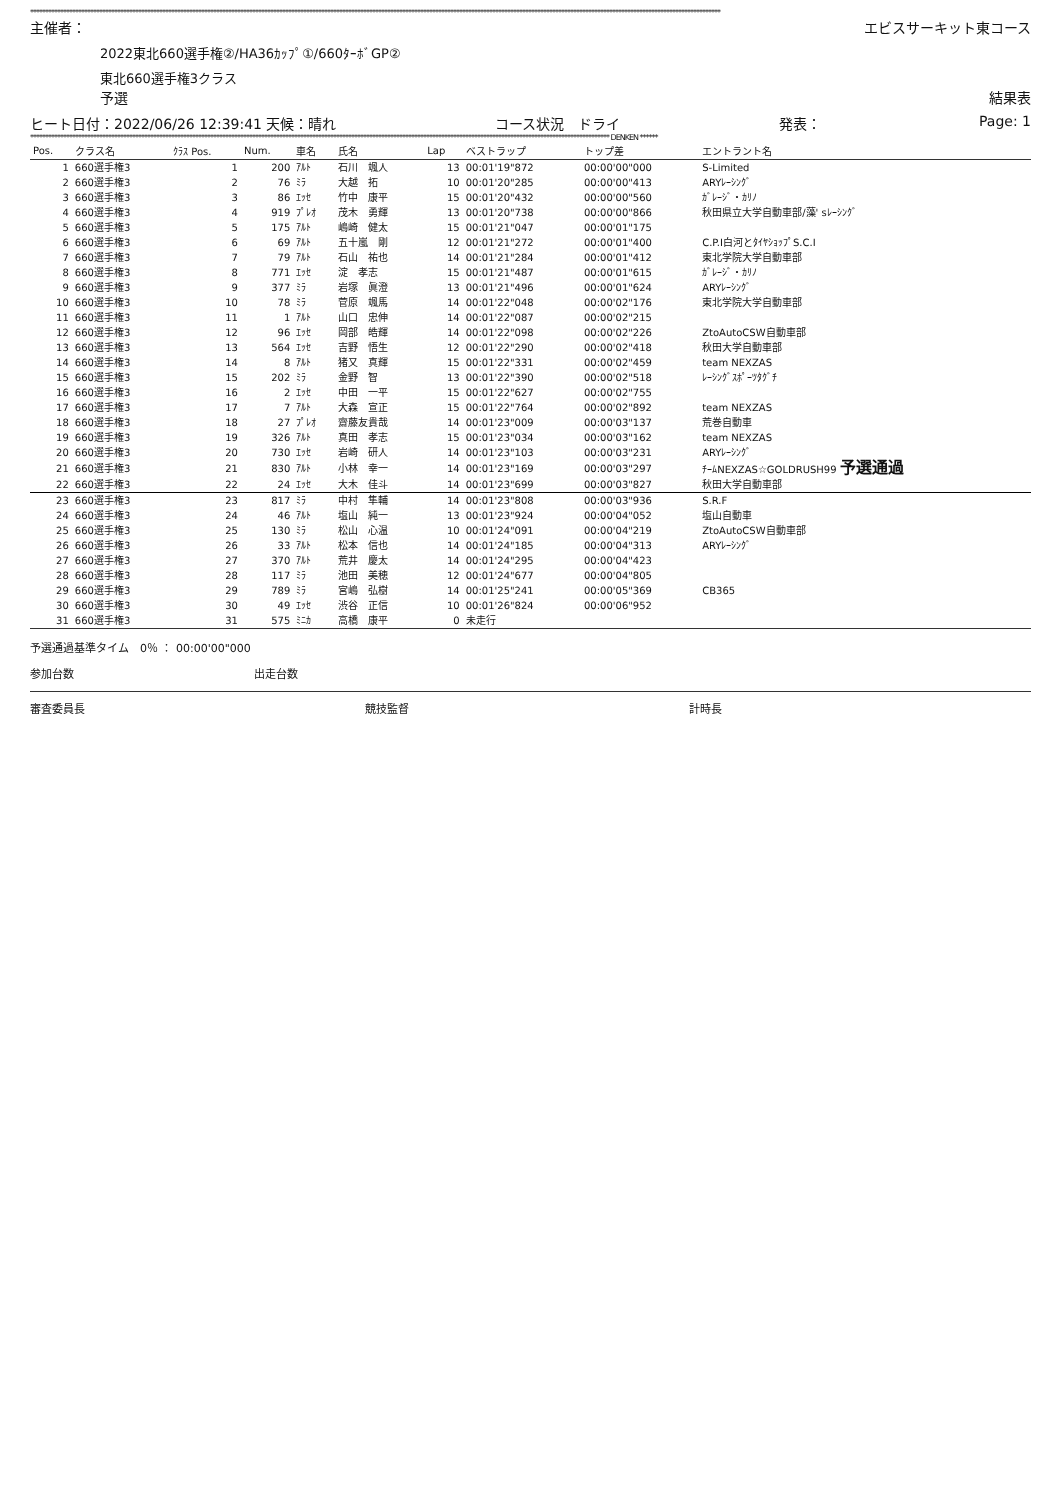**************************************************************************************************************************************************************************************************************************************
主催者： エビスサーキット東コース
2022東北660選手権②/HA36ｶｯﾌﾟ①/660ﾀｰﾎﾞGP②
東北660選手権3クラス
予選 結果表
ヒート日付：2022/06/26 12:39:41 天候：晴れ コース状況　ドライ 発表： Page: 1
************************************************************************************************************************************************************************************************* DENKEN ******
| Pos. | クラス名 | ｸﾗｽ Pos. | Num. | 車名 | 氏名 | Lap | ベストラップ | トップ差 | エントラント名 |
| --- | --- | --- | --- | --- | --- | --- | --- | --- | --- |
| 1 | 660選手権3 | 1 | 200 | ｱﾙﾄ | 石川 颯人 | 13 | 00:01'19"872 | 00:00'00"000 | S-Limited |
| 2 | 660選手権3 | 2 | 76 | ﾐﾗ | 大越 拓 | 10 | 00:01'20"285 | 00:00'00"413 | ARYﾚｰｼﾝｸﾞ |
| 3 | 660選手権3 | 3 | 86 | ｴｯｾ | 竹中 康平 | 15 | 00:01'20"432 | 00:00'00"560 | ｶﾞﾚｰｼﾞ・ｶﾘﾉ |
| 4 | 660選手権3 | 4 | 919 | ﾌﾟﾚｵ | 茂木 勇輝 | 13 | 00:01'20"738 | 00:00'00"866 | 秋田県立大学自動車部/藻' sﾚｰｼﾝｸﾞ |
| 5 | 660選手権3 | 5 | 175 | ｱﾙﾄ | 嶋崎 健太 | 15 | 00:01'21"047 | 00:00'01"175 | |
| 6 | 660選手権3 | 6 | 69 | ｱﾙﾄ | 五十嵐 剛 | 12 | 00:01'21"272 | 00:00'01"400 | C.P.I白河とﾀｲﾔｼｮｯﾌﾟS.C.I |
| 7 | 660選手権3 | 7 | 79 | ｱﾙﾄ | 石山 祐也 | 14 | 00:01'21"284 | 00:00'01"412 | 東北学院大学自動車部 |
| 8 | 660選手権3 | 8 | 771 | ｴｯｾ | 淀 孝志 | 15 | 00:01'21"487 | 00:00'01"615 | ｶﾞﾚｰｼﾞ・ｶﾘﾉ |
| 9 | 660選手権3 | 9 | 377 | ﾐﾗ | 岩塚 眞澄 | 13 | 00:01'21"496 | 00:00'01"624 | ARYﾚｰｼﾝｸﾞ |
| 10 | 660選手権3 | 10 | 78 | ﾐﾗ | 菅原 颯馬 | 14 | 00:01'22"048 | 00:00'02"176 | 東北学院大学自動車部 |
| 11 | 660選手権3 | 11 | 1 | ｱﾙﾄ | 山口 忠伸 | 14 | 00:01'22"087 | 00:00'02"215 | |
| 12 | 660選手権3 | 12 | 96 | ｴｯｾ | 岡部 皓輝 | 14 | 00:01'22"098 | 00:00'02"226 | ZtoAutoCSW自動車部 |
| 13 | 660選手権3 | 13 | 564 | ｴｯｾ | 吉野 悟生 | 12 | 00:01'22"290 | 00:00'02"418 | 秋田大学自動車部 |
| 14 | 660選手権3 | 14 | 8 | ｱﾙﾄ | 猪又 真輝 | 15 | 00:01'22"331 | 00:00'02"459 | team NEXZAS |
| 15 | 660選手権3 | 15 | 202 | ﾐﾗ | 金野 智 | 13 | 00:01'22"390 | 00:00'02"518 | ﾚｰｼﾝｸﾞｽﾎﾟｰﾂﾀｸﾞﾁ |
| 16 | 660選手権3 | 16 | 2 | ｴｯｾ | 中田 一平 | 15 | 00:01'22"627 | 00:00'02"755 | |
| 17 | 660選手権3 | 17 | 7 | ｱﾙﾄ | 大森 宣正 | 15 | 00:01'22"764 | 00:00'02"892 | team NEXZAS |
| 18 | 660選手権3 | 18 | 27 | ﾌﾟﾚｵ | 齋藤友貴哉 | 14 | 00:01'23"009 | 00:00'03"137 | 荒巻自動車 |
| 19 | 660選手権3 | 19 | 326 | ｱﾙﾄ | 真田 孝志 | 15 | 00:01'23"034 | 00:00'03"162 | team NEXZAS |
| 20 | 660選手権3 | 20 | 730 | ｴｯｾ | 岩崎 研人 | 14 | 00:01'23"103 | 00:00'03"231 | ARYﾚｰｼﾝｸﾞ |
| 21 | 660選手権3 | 21 | 830 | ｱﾙﾄ | 小林 幸一 | 14 | 00:01'23"169 | 00:00'03"297 | ﾁｰﾑNEXZAS☆GOLDRUSH99 予選通過 |
| 22 | 660選手権3 | 22 | 24 | ｴｯｾ | 大木 佳斗 | 14 | 00:01'23"699 | 00:00'03"827 | 秋田大学自動車部 |
| 23 | 660選手権3 | 23 | 817 | ﾐﾗ | 中村 隼輔 | 14 | 00:01'23"808 | 00:00'03"936 | S.R.F |
| 24 | 660選手権3 | 24 | 46 | ｱﾙﾄ | 塩山 純一 | 13 | 00:01'23"924 | 00:00'04"052 | 塩山自動車 |
| 25 | 660選手権3 | 25 | 130 | ﾐﾗ | 松山 心温 | 10 | 00:01'24"091 | 00:00'04"219 | ZtoAutoCSW自動車部 |
| 26 | 660選手権3 | 26 | 33 | ｱﾙﾄ | 松本 信也 | 14 | 00:01'24"185 | 00:00'04"313 | ARYﾚｰｼﾝｸﾞ |
| 27 | 660選手権3 | 27 | 370 | ｱﾙﾄ | 荒井 慶太 | 14 | 00:01'24"295 | 00:00'04"423 | |
| 28 | 660選手権3 | 28 | 117 | ﾐﾗ | 池田 美穂 | 12 | 00:01'24"677 | 00:00'04"805 | |
| 29 | 660選手権3 | 29 | 789 | ﾐﾗ | 宮嶋 弘樹 | 14 | 00:01'25"241 | 00:00'05"369 | CB365 |
| 30 | 660選手権3 | 30 | 49 | ｴｯｾ | 渋谷 正信 | 10 | 00:01'26"824 | 00:00'06"952 | |
| 31 | 660選手権3 | 31 | 575 | ﾐﾆｶ | 高橋 康平 | 0 | 未走行 | | |
予選通過基準タイム　0％ ： 00:00'00"000
参加台数 出走台数
審査委員長 競技監督 計時長